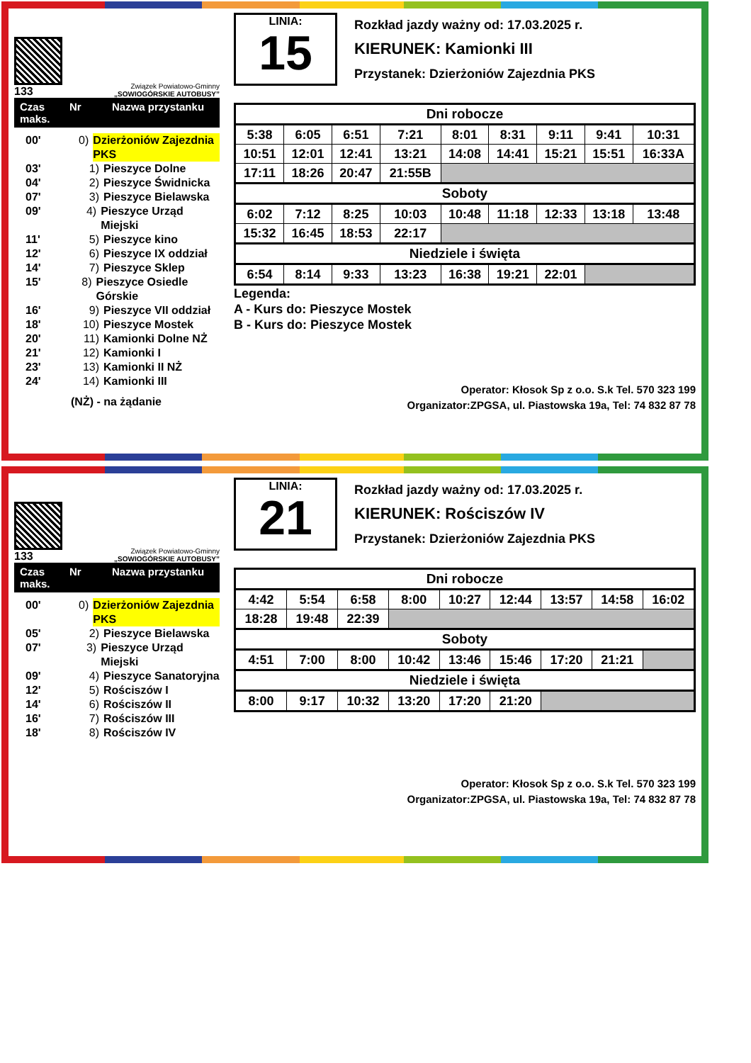133
Związek Powiatowo-Gminny
„SOWIOGÓRSKIE AUTOBUSY”
Czas maks. Nr Nazwa przystanku
00' 0) Dzierżoniów Zajezdnia PKS
03' 1) Pieszyce Dolne
04' 2) Pieszyce Świdnicka
07' 3) Pieszyce Bielawska
09' 4) Pieszyce Urząd Miejski
11' 5) Pieszyce kino
12' 6) Pieszyce IX oddział
14' 7) Pieszyce Sklep
15' 8) Pieszyce Osiedle Górskie
16' 9) Pieszyce VII oddział
18' 10) Pieszyce Mostek
20' 11) Kamionki Dolne NŻ
21' 12) Kamionki I
23' 13) Kamionki II NŻ
24' 14) Kamionki III
(NŻ) - na żądanie
LINIA:
15
Rozkład jazdy ważny od: 17.03.2025 r.
KIERUNEK: Kamionki III
Przystanek: Dzierżoniów Zajezdnia PKS
| Dni robocze | | | | | | | | |
| --- | --- | --- | --- | --- | --- | --- | --- | --- |
| 5:38 | 6:05 | 6:51 | 7:21 | 8:01 | 8:31 | 9:11 | 9:41 | 10:31 |
| 10:51 | 12:01 | 12:41 | 13:21 | 14:08 | 14:41 | 15:21 | 15:51 | 16:33A |
| 17:11 | 18:26 | 20:47 | 21:55B | | | | | |
| Soboty | | | | | | | | |
| 6:02 | 7:12 | 8:25 | 10:03 | 10:48 | 11:18 | 12:33 | 13:18 | 13:48 |
| 15:32 | 16:45 | 18:53 | 22:17 | | | | | |
| Niedziele i święta | | | | | | | | |
| 6:54 | 8:14 | 9:33 | 13:23 | 16:38 | 19:21 | 22:01 | | |
Legenda:
A - Kurs do: Pieszyce Mostek
B - Kurs do: Pieszyce Mostek
Operator: Kłosok Sp z o.o. S.k Tel. 570 323 199
Organizator:ZPGSA, ul. Piastowska 19a, Tel: 74 832 87 78
133
Związek Powiatowo-Gminny
„SOWIOGÓRSKIE AUTOBUSY”
Czas maks. Nr Nazwa przystanku
00' 0) Dzierżoniów Zajezdnia PKS
05' 2) Pieszyce Bielawska
07' 3) Pieszyce Urząd Miejski
09' 4) Pieszyce Sanatoryjna
12' 5) Rościszów I
14' 6) Rościszów II
16' 7) Rościszów III
18' 8) Rościszów IV
LINIA:
21
Rozkład jazdy ważny od: 17.03.2025 r.
KIERUNEK: Rościszów IV
Przystanek: Dzierżoniów Zajezdnia PKS
| Dni robocze | | | | | | | | |
| --- | --- | --- | --- | --- | --- | --- | --- | --- |
| 4:42 | 5:54 | 6:58 | 8:00 | 10:27 | 12:44 | 13:57 | 14:58 | 16:02 |
| 18:28 | 19:48 | 22:39 | | | | | | |
| Soboty | | | | | | | | |
| 4:51 | 7:00 | 8:00 | 10:42 | 13:46 | 15:46 | 17:20 | 21:21 | |
| Niedziele i święta | | | | | | | | |
| 8:00 | 9:17 | 10:32 | 13:20 | 17:20 | 21:20 | | | |
Operator: Kłosok Sp z o.o. S.k Tel. 570 323 199
Organizator:ZPGSA, ul. Piastowska 19a, Tel: 74 832 87 78